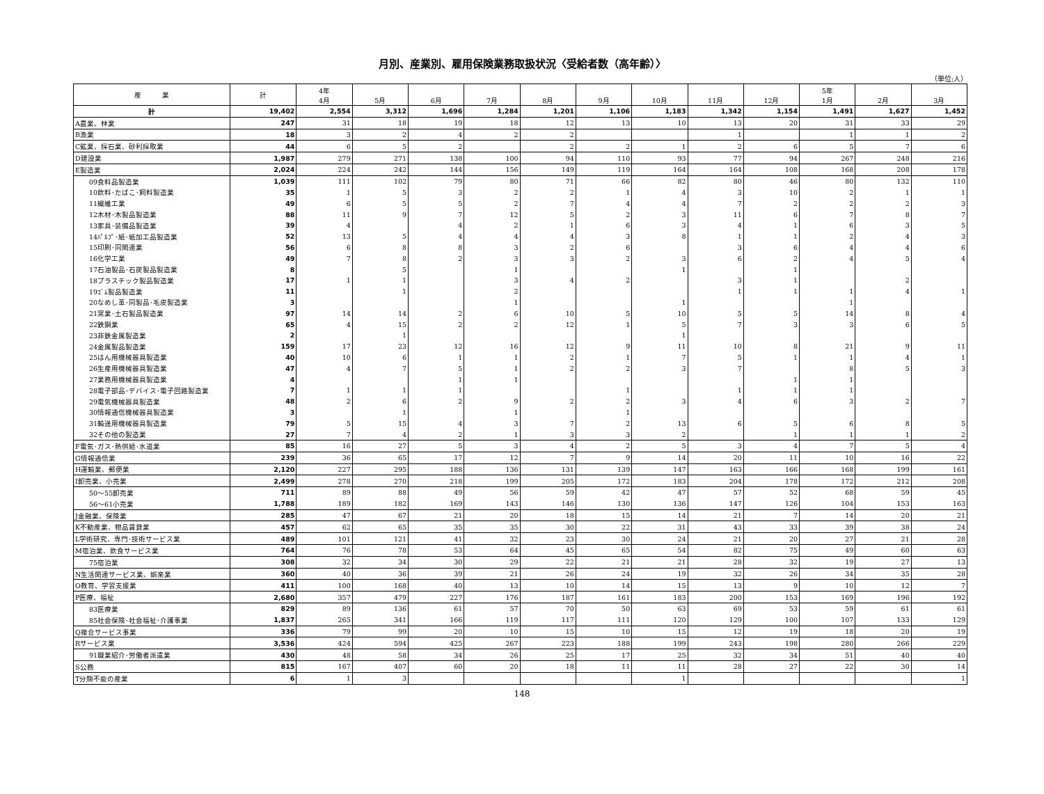月別、産業別、雇用保険業務取扱状況〈受給者数（高年齢）〉
（単位:人）
| 産 業 | 計 | 4年 4月 | 5月 | 6月 | 7月 | 8月 | 9月 | 10月 | 11月 | 12月 | 5年 1月 | 2月 | 3月 |
| --- | --- | --- | --- | --- | --- | --- | --- | --- | --- | --- | --- | --- | --- |
| 計 | 19,402 | 2,554 | 3,312 | 1,696 | 1,284 | 1,201 | 1,106 | 1,183 | 1,342 | 1,154 | 1,491 | 1,627 | 1,452 |
| A農業、林業 | 247 | 31 | 18 | 19 | 18 | 12 | 13 | 10 | 13 | 20 | 31 | 33 | 29 |
| B漁業 | 18 | 3 | 2 | 4 | 2 | 2 | | | 1 | | 1 | 1 | 2 |
| C鉱業、採石業、砂利採取業 | 44 | 6 | 5 | 2 | | 2 | 2 | 1 | 2 | 6 | 5 | 7 | 6 |
| D建設業 | 1,987 | 279 | 271 | 138 | 100 | 94 | 110 | 93 | 77 | 94 | 267 | 248 | 216 |
| E製造業 | 2,024 | 224 | 242 | 144 | 156 | 149 | 119 | 164 | 164 | 108 | 168 | 208 | 178 |
| 09食料品製造業 | 1,039 | 111 | 102 | 79 | 80 | 71 | 66 | 82 | 80 | 46 | 80 | 132 | 110 |
| 10飲料･たばこ･飼料製造業 | 35 | 1 | 5 | 3 | 2 | 2 | 1 | 4 | 3 | 10 | 2 | 1 | 1 |
| 11繊維工業 | 49 | 6 | 5 | 5 | 2 | 7 | 4 | 4 | 7 | 2 | 2 | 2 | 3 |
| 12木材･木製品製造業 | 88 | 11 | 9 | 7 | 12 | 5 | 2 | 3 | 11 | 6 | 7 | 8 | 7 |
| 13家具･装備品製造業 | 39 | 4 | | 4 | 2 | 1 | 6 | 3 | 4 | 1 | 6 | 3 | 5 |
| 14ﾊﾟﾙﾌﾟ･紙･紙加工品製造業 | 52 | 13 | 5 | 4 | 4 | 4 | 3 | 8 | 1 | 1 | 2 | 4 | 3 |
| 15印刷･同関連業 | 56 | 6 | 8 | 8 | 3 | 2 | 6 | | 3 | 6 | 4 | 4 | 6 |
| 16化学工業 | 49 | 7 | 8 | 2 | 3 | 3 | 2 | 3 | 6 | 2 | 4 | 5 | 4 |
| 17石油製品･石炭製品製造業 | 8 | | 5 | | 1 | | | 1 | | 1 | | | |
| 18プラスチック製品製造業 | 17 | 1 | 1 | | 3 | 4 | 2 | | 3 | 1 | | 2 | |
| 19ｺﾞﾑ製品製造業 | 11 | | 1 | | 2 | | | | 1 | 1 | 1 | 4 | 1 |
| 20なめし革･同製品･毛皮製造業 | 3 | | | | 1 | | | 1 | | | 1 | | |
| 21窯業･土石製品製造業 | 97 | 14 | 14 | 2 | 6 | 10 | 5 | 10 | 5 | 5 | 14 | 8 | 4 |
| 22鉄鋼業 | 65 | 4 | 15 | 2 | 2 | 12 | 1 | 5 | 7 | 3 | 3 | 6 | 5 |
| 23非鉄金属製造業 | 2 | | 1 | | | | | 1 | | | | | |
| 24金属製品製造業 | 159 | 17 | 23 | 12 | 16 | 12 | 9 | 11 | 10 | 8 | 21 | 9 | 11 |
| 25はん用機械器具製造業 | 40 | 10 | 6 | 1 | 1 | 2 | 1 | 7 | 5 | 1 | 1 | 4 | 1 |
| 26生産用機械器具製造業 | 47 | 4 | 7 | 5 | 1 | 2 | 2 | 3 | 7 | | 8 | 5 | 3 |
| 27業務用機械器具製造業 | 4 | | | 1 | 1 | | | | | 1 | 1 | | |
| 28電子部品･デバイス･電子回路製造業 | 7 | 1 | 1 | 1 | | | 1 | | 1 | 1 | 1 | | |
| 29電気機械器具製造業 | 48 | 2 | 6 | 2 | 9 | 2 | 2 | 3 | 4 | 6 | 3 | 2 | 7 |
| 30情報通信機械器具製造業 | 3 | | 1 | | 1 | | 1 | | | | | | |
| 31輸送用機械器具製造業 | 79 | 5 | 15 | 4 | 3 | 7 | 2 | 13 | 6 | 5 | 6 | 8 | 5 |
| 32その他の製造業 | 27 | 7 | 4 | 2 | 1 | 3 | 3 | 2 | | 1 | 1 | 1 | 2 |
| F電気･ガス･熱供給･水道業 | 85 | 16 | 27 | 5 | 3 | 4 | 2 | 5 | 3 | 4 | 7 | 5 | 4 |
| G情報通信業 | 239 | 36 | 65 | 17 | 12 | 7 | 9 | 14 | 20 | 11 | 10 | 16 | 22 |
| H運輸業、郵便業 | 2,120 | 227 | 295 | 188 | 136 | 131 | 139 | 147 | 163 | 166 | 168 | 199 | 161 |
| I卸売業、小売業 | 2,499 | 278 | 270 | 218 | 199 | 205 | 172 | 183 | 204 | 178 | 172 | 212 | 208 |
| 50～55卸売業 | 711 | 89 | 88 | 49 | 56 | 59 | 42 | 47 | 57 | 52 | 68 | 59 | 45 |
| 56～61小売業 | 1,788 | 189 | 182 | 169 | 143 | 146 | 130 | 136 | 147 | 126 | 104 | 153 | 163 |
| J金融業、保険業 | 285 | 47 | 67 | 21 | 20 | 18 | 15 | 14 | 21 | 7 | 14 | 20 | 21 |
| K不動産業、物品賃貸業 | 457 | 62 | 65 | 35 | 35 | 30 | 22 | 31 | 43 | 33 | 39 | 38 | 24 |
| L学術研究、専門･技術サービス業 | 489 | 101 | 121 | 41 | 32 | 23 | 30 | 24 | 21 | 20 | 27 | 21 | 28 |
| M宿泊業、飲食サービス業 | 764 | 76 | 78 | 53 | 64 | 45 | 65 | 54 | 82 | 75 | 49 | 60 | 63 |
| 75宿泊業 | 308 | 32 | 34 | 30 | 29 | 22 | 21 | 21 | 28 | 32 | 19 | 27 | 13 |
| N生活関連サービス業、娯楽業 | 360 | 40 | 36 | 39 | 21 | 26 | 24 | 19 | 32 | 26 | 34 | 35 | 28 |
| O教育、学習支援業 | 411 | 100 | 168 | 40 | 13 | 10 | 14 | 15 | 13 | 9 | 10 | 12 | 7 |
| P医療、福祉 | 2,680 | 357 | 479 | 227 | 176 | 187 | 161 | 183 | 200 | 153 | 169 | 196 | 192 |
| 83医療業 | 829 | 89 | 136 | 61 | 57 | 70 | 50 | 63 | 69 | 53 | 59 | 61 | 61 |
| 85社会保険･社会福祉･介護事業 | 1,837 | 265 | 341 | 166 | 119 | 117 | 111 | 120 | 129 | 100 | 107 | 133 | 129 |
| Q複合サービス事業 | 336 | 79 | 99 | 20 | 10 | 15 | 10 | 15 | 12 | 19 | 18 | 20 | 19 |
| Rサービス業 | 3,536 | 424 | 594 | 425 | 267 | 223 | 188 | 199 | 243 | 198 | 280 | 266 | 229 |
| 91職業紹介･労働者派遣業 | 430 | 48 | 58 | 34 | 26 | 25 | 17 | 25 | 32 | 34 | 51 | 40 | 40 |
| S公務 | 815 | 167 | 407 | 60 | 20 | 18 | 11 | 11 | 28 | 27 | 22 | 30 | 14 |
| T分類不能の産業 | 6 | 1 | 3 | | | | | 1 | | | | | 1 |
148